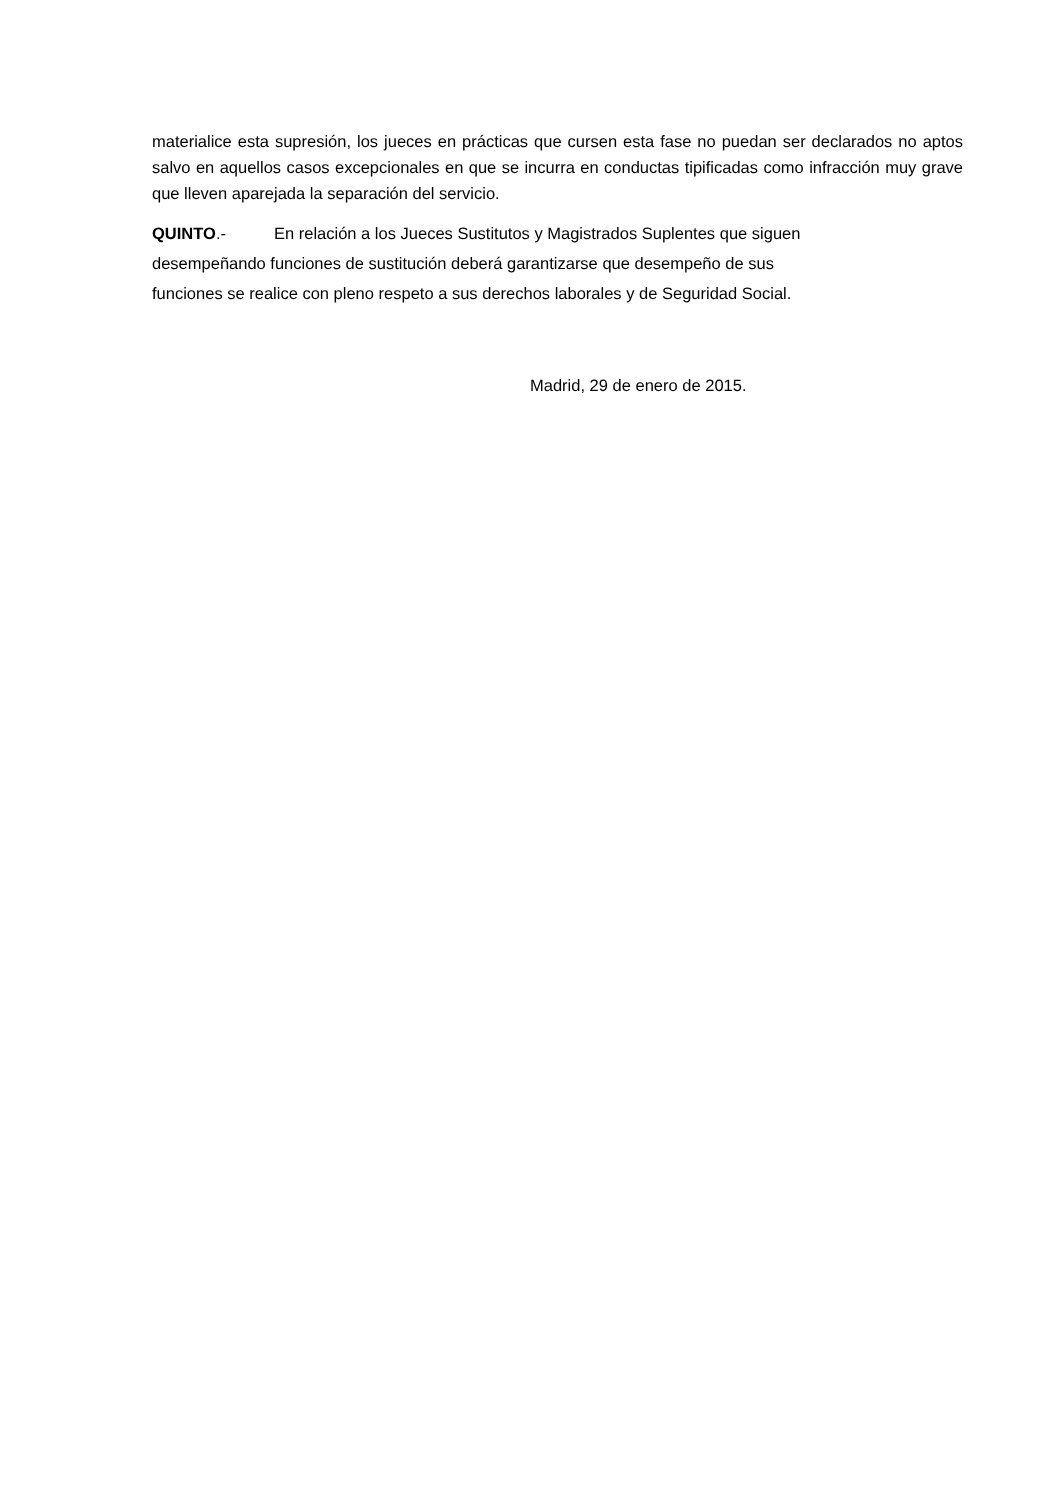materialice esta supresión, los jueces en prácticas que cursen esta fase no puedan ser declarados no aptos salvo en aquellos casos excepcionales en que se incurra en conductas tipificadas como infracción muy grave que lleven aparejada la separación del servicio.
QUINTO.- En relación a los Jueces Sustitutos y Magistrados Suplentes que siguen
desempeñando funciones de sustitución deberá garantizarse que desempeño de sus
funciones se realice con pleno respeto a sus derechos laborales y de Seguridad Social.
Madrid, 29 de enero de 2015.